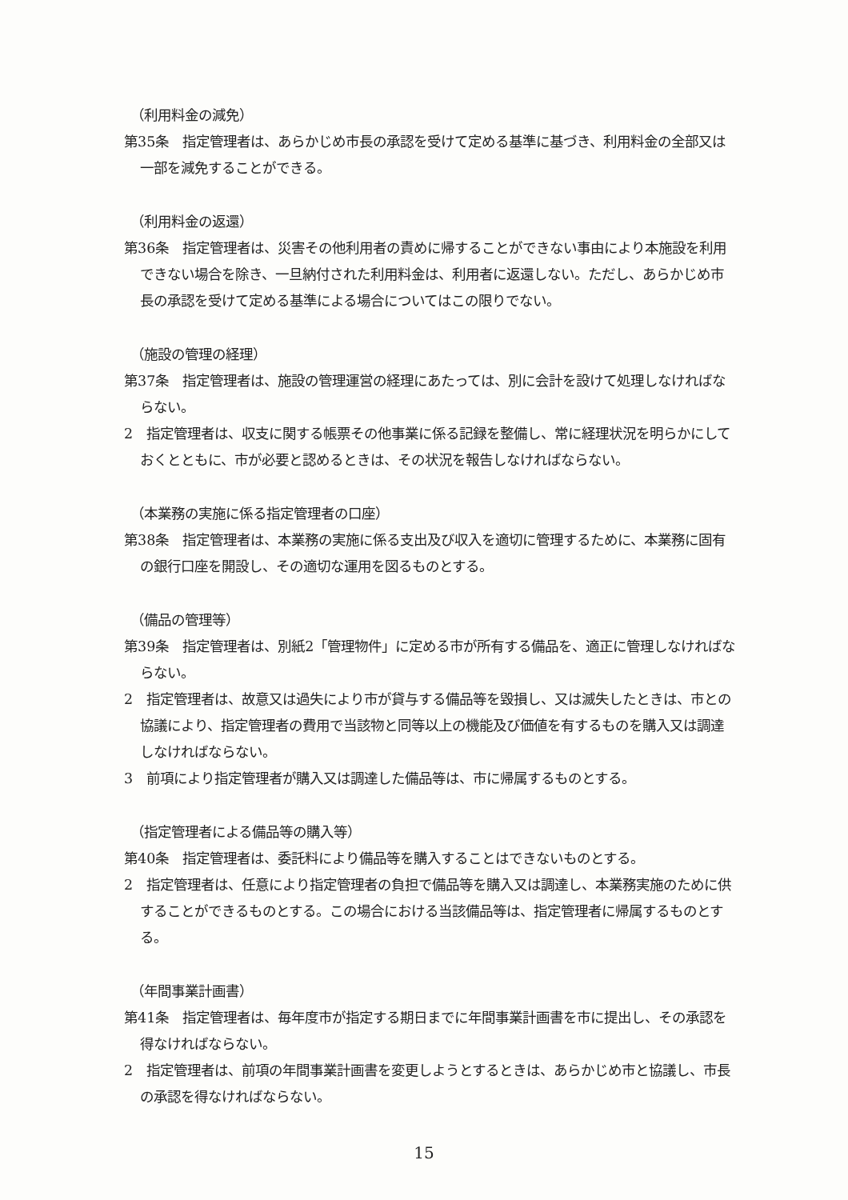（利用料金の減免）
第35条　指定管理者は、あらかじめ市長の承認を受けて定める基準に基づき、利用料金の全部又は一部を減免することができる。
（利用料金の返還）
第36条　指定管理者は、災害その他利用者の責めに帰することができない事由により本施設を利用できない場合を除き、一旦納付された利用料金は、利用者に返還しない。ただし、あらかじめ市長の承認を受けて定める基準による場合についてはこの限りでない。
（施設の管理の経理）
第37条　指定管理者は、施設の管理運営の経理にあたっては、別に会計を設けて処理しなければならない。
2　指定管理者は、収支に関する帳票その他事業に係る記録を整備し、常に経理状況を明らかにしておくとともに、市が必要と認めるときは、その状況を報告しなければならない。
（本業務の実施に係る指定管理者の口座）
第38条　指定管理者は、本業務の実施に係る支出及び収入を適切に管理するために、本業務に固有の銀行口座を開設し、その適切な運用を図るものとする。
（備品の管理等）
第39条　指定管理者は、別紙2「管理物件」に定める市が所有する備品を、適正に管理しなければならない。
2　指定管理者は、故意又は過失により市が貸与する備品等を毀損し、又は滅失したときは、市との協議により、指定管理者の費用で当該物と同等以上の機能及び価値を有するものを購入又は調達しなければならない。
3　前項により指定管理者が購入又は調達した備品等は、市に帰属するものとする。
（指定管理者による備品等の購入等）
第40条　指定管理者は、委託料により備品等を購入することはできないものとする。
2　指定管理者は、任意により指定管理者の負担で備品等を購入又は調達し、本業務実施のために供することができるものとする。この場合における当該備品等は、指定管理者に帰属するものとする。
（年間事業計画書）
第41条　指定管理者は、毎年度市が指定する期日までに年間事業計画書を市に提出し、その承認を得なければならない。
2　指定管理者は、前項の年間事業計画書を変更しようとするときは、あらかじめ市と協議し、市長の承認を得なければならない。
15